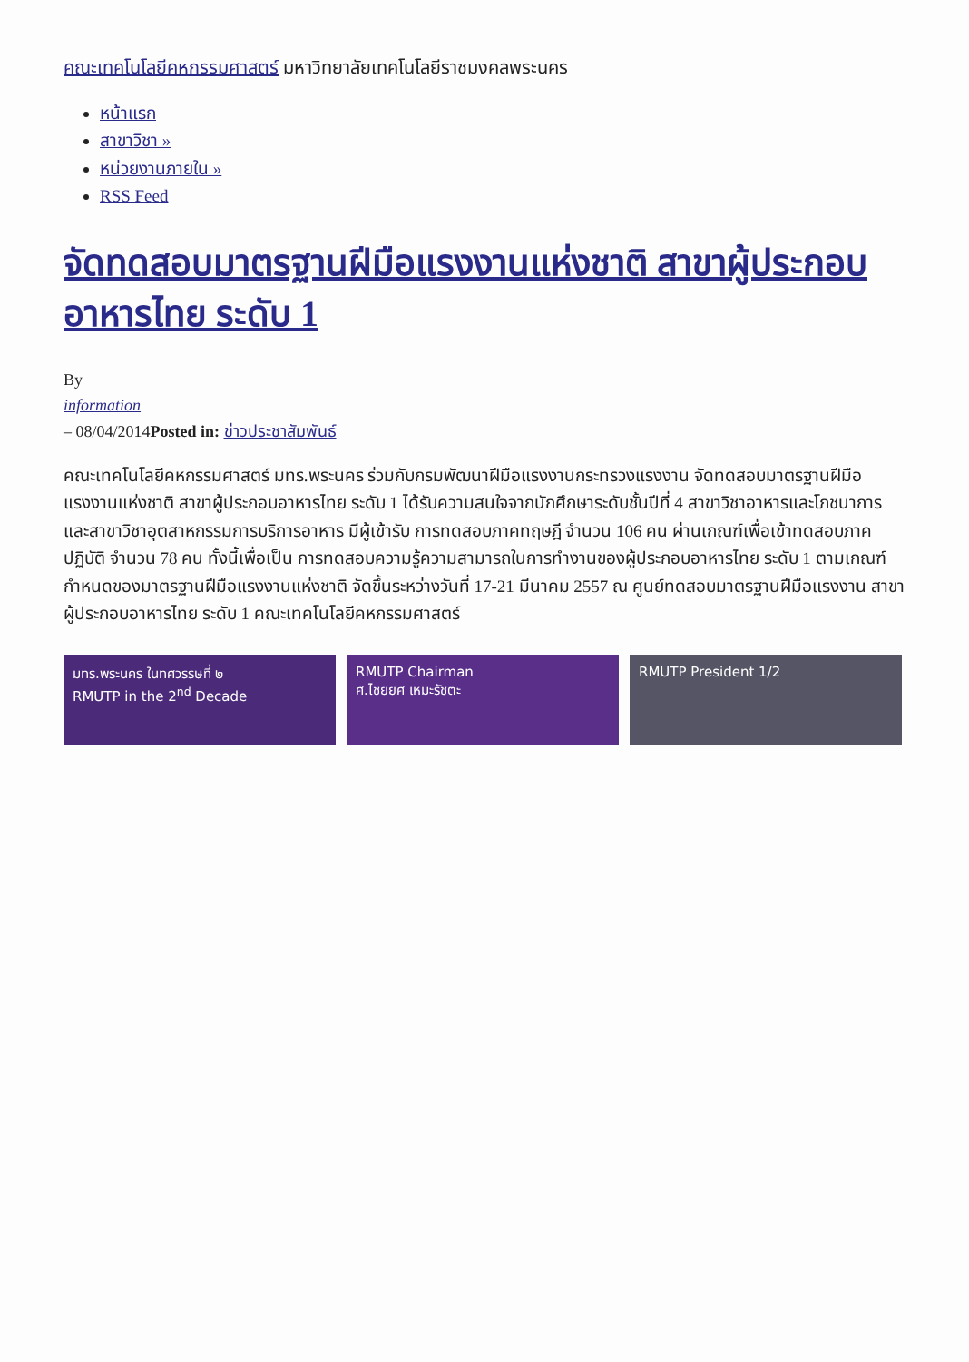คณะเทคโนโลยีคหกรรมศาสตร์ มหาวิทยาลัยเทคโนโลยีราชมงคลพระนคร
หน้าแรก
สาขาวิชา »
หน่วยงานภายใน »
RSS Feed
จัดทดสอบมาตรฐานฝีมือแรงงานแห่งชาติ สาขาผู้ประกอบอาหารไทย ระดับ 1
By
information
– 08/04/2014Posted in: ข่าวประชาสัมพันธ์
คณะเทคโนโลยีคหกรรมศาสตร์ มทร.พระนคร ร่วมกับกรมพัฒนาฝีมือแรงงานกระทรวงแรงงาน จัดทดสอบมาตรฐานฝีมือแรงงานแห่งชาติ สาขาผู้ประกอบอาหารไทย ระดับ 1 ได้รับความสนใจจากนักศึกษาระดับชั้นปีที่ 4 สาขาวิชาอาหารและโภชนาการ และสาขาวิชาอุตสาหกรรมการบริการอาหาร มีผู้เข้ารับ การทดสอบภาคทฤษฎี จำนวน 106 คน ผ่านเกณฑ์เพื่อเข้าทดสอบภาคปฏิบัติ จำนวน 78 คน ทั้งนี้เพื่อเป็น การทดสอบความรู้ความสามารถในการทำงานของผู้ประกอบอาหารไทย ระดับ 1 ตามเกณฑ์กำหนดของมาตรฐานฝีมือแรงงานแห่งชาติ จัดขึ้นระหว่างวันที่ 17-21 มีนาคม 2557 ณ ศูนย์ทดสอบมาตรฐานฝีมือแรงงาน สาขาผู้ประกอบอาหารไทย ระดับ 1 คณะเทคโนโลยีคหกรรมศาสตร์
มทร.พระนคร ในทศวรรษที่ ๒
RMUTP in the 2<sup>nd</sup> Decade
RMUTP Chairman
ศ.ไชยยศ เหมะรัชตะ
RMUTP President 1/2